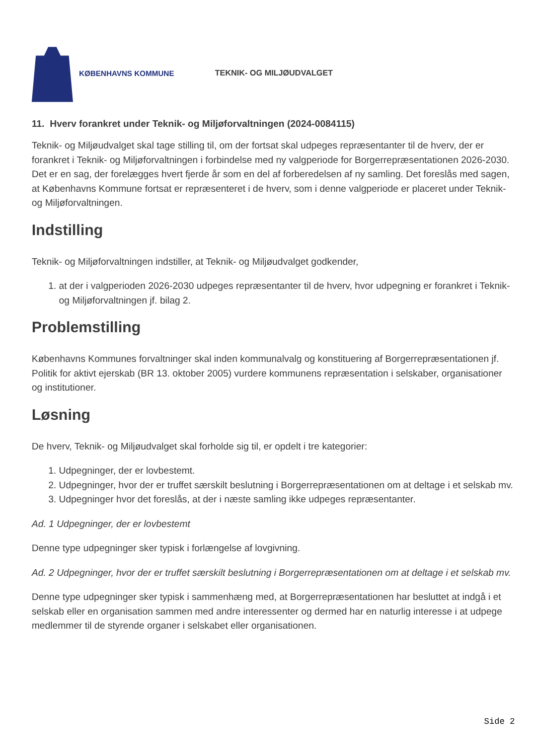KØBENHAVNS KOMMUNE TEKNIK- OG MILJØUDVALGET
11. Hverv forankret under Teknik- og Miljøforvaltningen (2024-0084115)
Teknik- og Miljøudvalget skal tage stilling til, om der fortsat skal udpeges repræsentanter til de hverv, der er forankret i Teknik- og Miljøforvaltningen i forbindelse med ny valgperiode for Borgerrepræsentationen 2026-2030. Det er en sag, der forelægges hvert fjerde år som en del af forberedelsen af ny samling. Det foreslås med sagen, at Københavns Kommune fortsat er repræsenteret i de hverv, som i denne valgperiode er placeret under Teknik- og Miljøforvaltningen.
Indstilling
Teknik- og Miljøforvaltningen indstiller, at Teknik- og Miljøudvalget godkender,
1. at der i valgperioden 2026-2030 udpeges repræsentanter til de hverv, hvor udpegning er forankret i Teknik- og Miljøforvaltningen jf. bilag 2.
Problemstilling
Københavns Kommunes forvaltninger skal inden kommunalvalg og konstituering af Borgerrepræsentationen jf. Politik for aktivt ejerskab (BR 13. oktober 2005) vurdere kommunens repræsentation i selskaber, organisationer og institutioner.
Løsning
De hverv, Teknik- og Miljøudvalget skal forholde sig til, er opdelt i tre kategorier:
1. Udpegninger, der er lovbestemt.
2. Udpegninger, hvor der er truffet særskilt beslutning i Borgerrepræsentationen om at deltage i et selskab mv.
3. Udpegninger hvor det foreslås, at der i næste samling ikke udpeges repræsentanter.
Ad. 1 Udpegninger, der er lovbestemt
Denne type udpegninger sker typisk i forlængelse af lovgivning.
Ad. 2 Udpegninger, hvor der er truffet særskilt beslutning i Borgerrepræsentationen om at deltage i et selskab mv.
Denne type udpegninger sker typisk i sammenhæng med, at Borgerrepræsentationen har besluttet at indgå i et selskab eller en organisation sammen med andre interessenter og dermed har en naturlig interesse i at udpege medlemmer til de styrende organer i selskabet eller organisationen.
Side 2